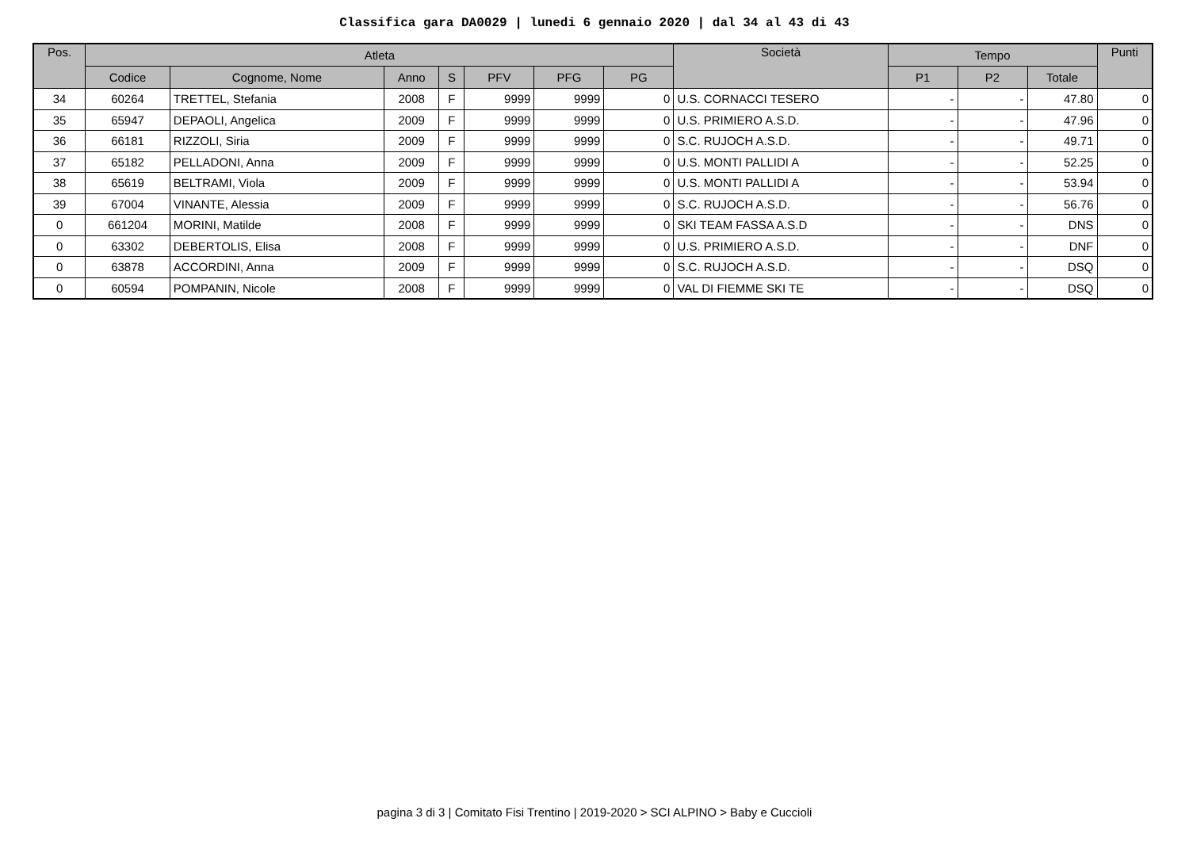Classifica gara DA0029 | lunedi 6 gennaio 2020 | dal 34 al 43 di 43
| Pos. | Atleta | | | | | | | Società | Tempo | | | Punti |
| --- | --- | --- | --- | --- | --- | --- | --- | --- | --- | --- | --- | --- |
| | Codice | Cognome, Nome | Anno | S | PFV | PFG | PG | | P1 | P2 | Totale | |
| 34 | 60264 | TRETTEL, Stefania | 2008 | F | 9999 | 9999 | 0 | U.S. CORNACCI TESERO | - | - | 47.80 | 0 |
| 35 | 65947 | DEPAOLI, Angelica | 2009 | F | 9999 | 9999 | 0 | U.S. PRIMIERO A.S.D. | - | - | 47.96 | 0 |
| 36 | 66181 | RIZZOLI, Siria | 2009 | F | 9999 | 9999 | 0 | S.C. RUJOCH A.S.D. | - | - | 49.71 | 0 |
| 37 | 65182 | PELLADONI, Anna | 2009 | F | 9999 | 9999 | 0 | U.S. MONTI PALLIDI A | - | - | 52.25 | 0 |
| 38 | 65619 | BELTRAMI, Viola | 2009 | F | 9999 | 9999 | 0 | U.S. MONTI PALLIDI A | - | - | 53.94 | 0 |
| 39 | 67004 | VINANTE, Alessia | 2009 | F | 9999 | 9999 | 0 | S.C. RUJOCH A.S.D. | - | - | 56.76 | 0 |
| 0 | 661204 | MORINI, Matilde | 2008 | F | 9999 | 9999 | 0 | SKI TEAM FASSA A.S.D | - | - | DNS | 0 |
| 0 | 63302 | DEBERTOLIS, Elisa | 2008 | F | 9999 | 9999 | 0 | U.S. PRIMIERO A.S.D. | - | - | DNF | 0 |
| 0 | 63878 | ACCORDINI, Anna | 2009 | F | 9999 | 9999 | 0 | S.C. RUJOCH A.S.D. | - | - | DSQ | 0 |
| 0 | 60594 | POMPANIN, Nicole | 2008 | F | 9999 | 9999 | 0 | VAL DI FIEMME SKI TE | - | - | DSQ | 0 |
pagina 3 di 3 | Comitato Fisi Trentino | 2019-2020 > SCI ALPINO > Baby e Cuccioli